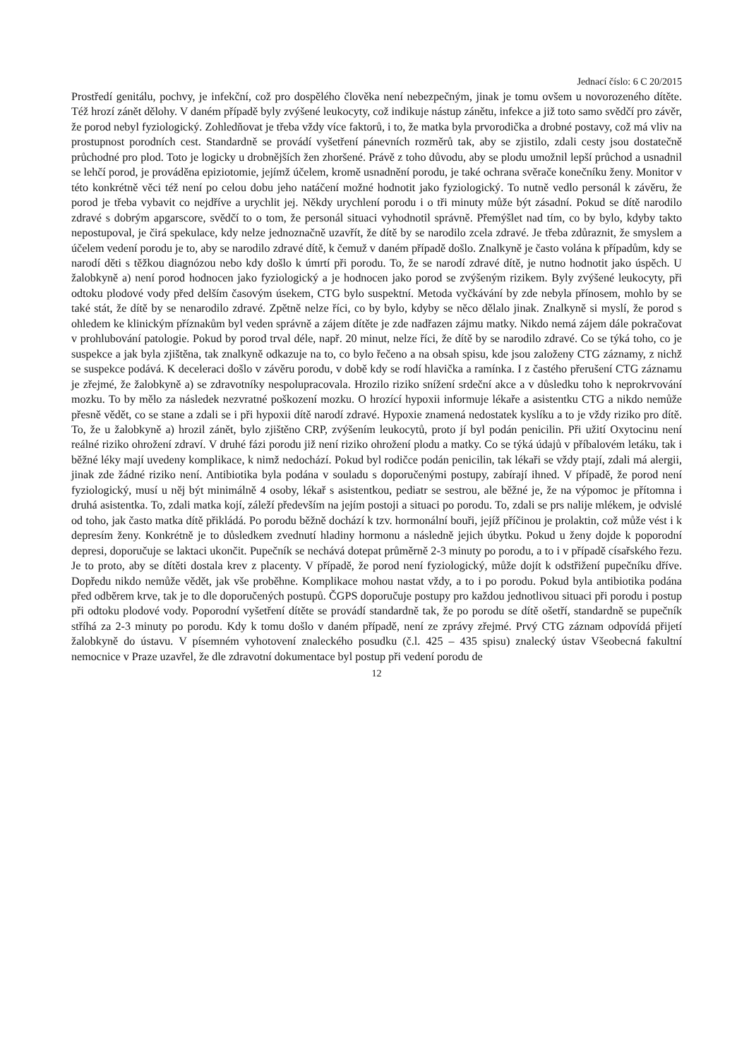Jednací číslo: 6 C 20/2015
Prostředí genitálu, pochvy, je infekční, což pro dospělého člověka není nebezpečným, jinak je tomu ovšem u novorozeného dítěte. Též hrozí zánět dělohy. V daném případě byly zvýšené leukocyty, což indikuje nástup zánětu, infekce a již toto samo svědčí pro závěr, že porod nebyl fyziologický. Zohledňovat je třeba vždy více faktorů, i to, že matka byla prvorodička a drobné postavy, což má vliv na prostupnost porodních cest. Standardně se provádí vyšetření pánevních rozměrů tak, aby se zjistilo, zdali cesty jsou dostatečně průchodné pro plod. Toto je logicky u drobnějších žen zhoršené. Právě z toho důvodu, aby se plodu umožnil lepší průchod a usnadnil se lehčí porod, je prováděna epiziotomie, jejímž účelem, kromě usnadnění porodu, je také ochrana svěrače konečníku ženy. Monitor v této konkrétně věci též není po celou dobu jeho natáčení možné hodnotit jako fyziologický. To nutně vedlo personál k závěru, že porod je třeba vybavit co nejdříve a urychlit jej. Někdy urychlení porodu i o tři minuty může být zásadní. Pokud se dítě narodilo zdravé s dobrým apgarscore, svědčí to o tom, že personál situaci vyhodnotil správně. Přemýšlet nad tím, co by bylo, kdyby takto nepostupoval, je čirá spekulace, kdy nelze jednoznačně uzavřít, že dítě by se narodilo zcela zdravé. Je třeba zdůraznit, že smyslem a účelem vedení porodu je to, aby se narodilo zdravé dítě, k čemuž v daném případě došlo. Znalkyně je často volána k případům, kdy se narodí děti s těžkou diagnózou nebo kdy došlo k úmrtí při porodu. To, že se narodí zdravé dítě, je nutno hodnotit jako úspěch. U žalobkyně a) není porod hodnocen jako fyziologický a je hodnocen jako porod se zvýšeným rizikem. Byly zvýšené leukocyty, při odtoku plodové vody před delším časovým úsekem, CTG bylo suspektní. Metoda vyčkávání by zde nebyla přínosem, mohlo by se také stát, že dítě by se nenarodilo zdravé. Zpětně nelze říci, co by bylo, kdyby se něco dělalo jinak. Znalkyně si myslí, že porod s ohledem ke klinickým příznakům byl veden správně a zájem dítěte je zde nadřazen zájmu matky. Nikdo nemá zájem dále pokračovat v prohlubování patologie. Pokud by porod trval déle, např. 20 minut, nelze říci, že dítě by se narodilo zdravé. Co se týká toho, co je suspekce a jak byla zjištěna, tak znalkyně odkazuje na to, co bylo řečeno a na obsah spisu, kde jsou založeny CTG záznamy, z nichž se suspekce podává. K deceleraci došlo v závěru porodu, v době kdy se rodí hlavička a ramínka. I z častého přerušení CTG záznamu je zřejmé, že žalobkyně a) se zdravotníky nespolupracovala. Hrozilo riziko snížení srdeční akce a v důsledku toho k neprokrvování mozku. To by mělo za následek nezvratné poškození mozku. O hrozící hypoxii informuje lékaře a asistentku CTG a nikdo nemůže přesně vědět, co se stane a zdali se i při hypoxii dítě narodí zdravé. Hypoxie znamená nedostatek kyslíku a to je vždy riziko pro dítě. To, že u žalobkyně a) hrozil zánět, bylo zjištěno CRP, zvýšením leukocytů, proto jí byl podán penicilin. Při užití Oxytocinu není reálné riziko ohrožení zdraví. V druhé fázi porodu již není riziko ohrožení plodu a matky. Co se týká údajů v příbalovém letáku, tak i běžné léky mají uvedeny komplikace, k nimž nedochází. Pokud byl rodičce podán penicilin, tak lékaři se vždy ptají, zdali má alergii, jinak zde žádné riziko není. Antibiotika byla podána v souladu s doporučenými postupy, zabírají ihned. V případě, že porod není fyziologický, musí u něj být minimálně 4 osoby, lékař s asistentkou, pediatr se sestrou, ale běžné je, že na výpomoc je přítomna i druhá asistentka. To, zdali matka kojí, záleží především na jejím postoji a situaci po porodu. To, zdali se prs nalije mlékem, je odvislé od toho, jak často matka dítě přikládá. Po porodu běžně dochází k tzv. hormonální bouři, jejíž příčinou je prolaktin, což může vést i k depresím ženy. Konkrétně je to důsledkem zvednutí hladiny hormonu a následně jejich úbytku. Pokud u ženy dojde k poporodní depresi, doporučuje se laktaci ukončit. Pupečník se nechává dotepat průměrně 2-3 minuty po porodu, a to i v případě císařského řezu. Je to proto, aby se dítěti dostala krev z placenty. V případě, že porod není fyziologický, může dojít k odstřižení pupečníku dříve. Dopředu nikdo nemůže vědět, jak vše proběhne. Komplikace mohou nastat vždy, a to i po porodu. Pokud byla antibiotika podána před odběrem krve, tak je to dle doporučených postupů. ČGPS doporučuje postupy pro každou jednotlivou situaci při porodu i postup při odtoku plodové vody. Poporodní vyšetření dítěte se provádí standardně tak, že po porodu se dítě ošetří, standardně se pupečník stříhá za 2-3 minuty po porodu. Kdy k tomu došlo v daném případě, není ze zprávy zřejmé. Prvý CTG záznam odpovídá přijetí žalobkyně do ústavu. V písemném vyhotovení znaleckého posudku (č.l. 425 – 435 spisu) znalecký ústav Všeobecná fakultní nemocnice v Praze uzavřel, že dle zdravotní dokumentace byl postup při vedení porodu de
12